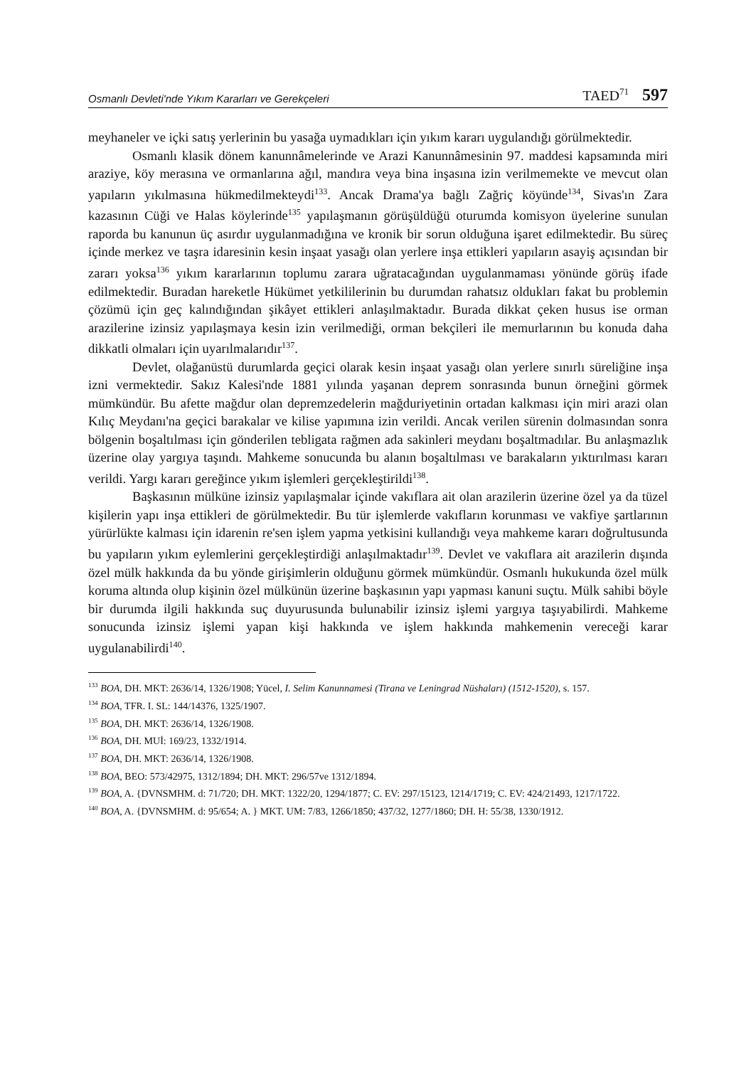Osmanlı Devleti'nde Yıkım Kararları ve Gerekçeleri TAED<sup>71</sup> 597
meyhaneler ve içki satış yerlerinin bu yasağa uymadıkları için yıkım kararı uygulandığı görülmektedir.
Osmanlı klasik dönem kanunnâmelerinde ve Arazi Kanunnâmesinin 97. maddesi kapsamında miri araziye, köy merasına ve ormanlarına ağıl, mandıra veya bina inşasına izin verilmemekte ve mevcut olan yapıların yıkılmasına hükmedilmekteydi<sup>133</sup>. Ancak Drama'ya bağlı Zağriç köyünde<sup>134</sup>, Sivas'ın Zara kazasının Cüği ve Halas köylerinde<sup>135</sup> yapılaşmanın görüşüldüğü oturumda komisyon üyelerine sunulan raporda bu kanunun üç asırdır uygulanmadığına ve kronik bir sorun olduğuna işaret edilmektedir. Bu süreç içinde merkez ve taşra idaresinin kesin inşaat yasağı olan yerlere inşa ettikleri yapıların asayiş açısından bir zararı yoksa<sup>136</sup> yıkım kararlarının toplumu zarara uğratacağından uygulanmaması yönünde görüş ifade edilmektedir. Buradan hareketle Hükümet yetkililerinin bu durumdan rahatsız oldukları fakat bu problemin çözümü için geç kalındığından şikâyet ettikleri anlaşılmaktadır. Burada dikkat çeken husus ise orman arazilerine izinsiz yapılaşmaya kesin izin verilmediği, orman bekçileri ile memurlarının bu konuda daha dikkatli olmaları için uyarılmalarıdır<sup>137</sup>.
Devlet, olağanüstü durumlarda geçici olarak kesin inşaat yasağı olan yerlere sınırlı süreliğine inşa izni vermektedir. Sakız Kalesi'nde 1881 yılında yaşanan deprem sonrasında bunun örneğini görmek mümkündür. Bu afette mağdur olan depremzedelerin mağduriyetinin ortadan kalkması için miri arazi olan Kılıç Meydanı'na geçici barakalar ve kilise yapımına izin verildi. Ancak verilen sürenin dolmasından sonra bölgenin boşaltılması için gönderilen tebligata rağmen ada sakinleri meydanı boşaltmadılar. Bu anlaşmazlık üzerine olay yargıya taşındı. Mahkeme sonucunda bu alanın boşaltılması ve barakaların yıktırılması kararı verildi. Yargı kararı gereğince yıkım işlemleri gerçekleştirildi<sup>138</sup>.
Başkasının mülküne izinsiz yapılaşmalar içinde vakıflara ait olan arazilerin üzerine özel ya da tüzel kişilerin yapı inşa ettikleri de görülmektedir. Bu tür işlemlerde vakıfların korunması ve vakfiye şartlarının yürürlükte kalması için idarenin re'sen işlem yapma yetkisini kullandığı veya mahkeme kararı doğrultusunda bu yapıların yıkım eylemlerini gerçekleştirdiği anlaşılmaktadır<sup>139</sup>. Devlet ve vakıflara ait arazilerin dışında özel mülk hakkında da bu yönde girişimlerin olduğunu görmek mümkündür. Osmanlı hukukunda özel mülk koruma altında olup kişinin özel mülkünün üzerine başkasının yapı yapması kanuni suçtu. Mülk sahibi böyle bir durumda ilgili hakkında suç duyurusunda bulunabilir izinsiz işlemi yargıya taşıyabilirdi. Mahkeme sonucunda izinsiz işlemi yapan kişi hakkında ve işlem hakkında mahkemenin vereceği karar uygulanabilirdi<sup>140</sup>.
<sup>133</sup> BOA, DH. MKT: 2636/14, 1326/1908; Yücel, I. Selim Kanunnamesi (Tirana ve Leningrad Nüshaları) (1512-1520), s. 157.
<sup>134</sup> BOA, TFR. I. SL: 144/14376, 1325/1907.
<sup>135</sup> BOA, DH. MKT: 2636/14, 1326/1908.
<sup>136</sup> BOA, DH. MUİ: 169/23, 1332/1914.
<sup>137</sup> BOA, DH. MKT: 2636/14, 1326/1908.
<sup>138</sup> BOA, BEO: 573/42975, 1312/1894; DH. MKT: 296/57ve 1312/1894.
<sup>139</sup> BOA, A. {DVNSMHM. d: 71/720; DH. MKT: 1322/20, 1294/1877; C. EV: 297/15123, 1214/1719; C. EV: 424/21493, 1217/1722.
<sup>140</sup> BOA, A. {DVNSMHM. d: 95/654; A. } MKT. UM: 7/83, 1266/1850; 437/32, 1277/1860; DH. H: 55/38, 1330/1912.